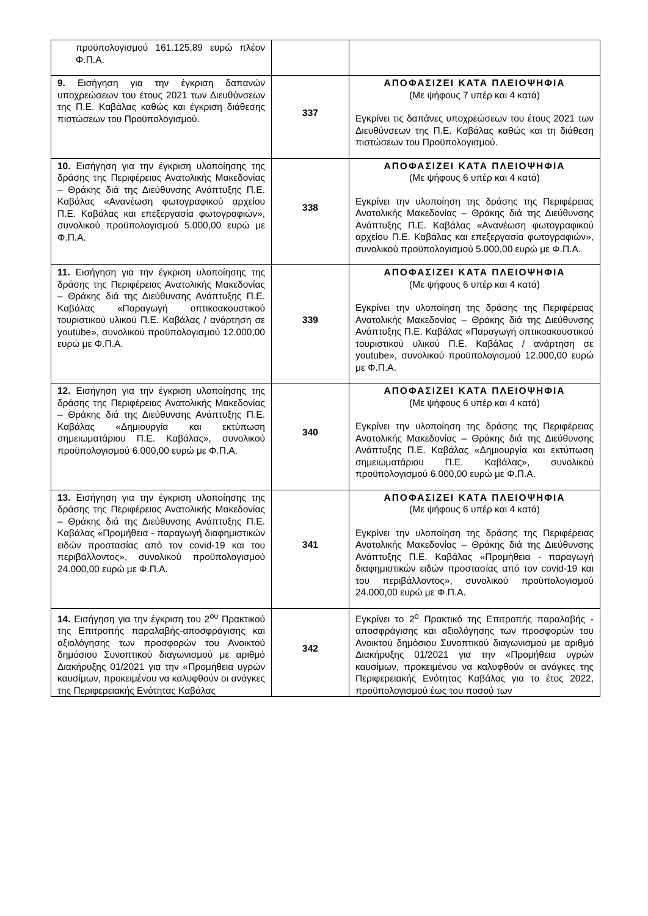| προϋπολογισμού 161.125,89 ευρώ πλέον Φ.Π.Α. | | |
| 9. Εισήγηση για την έγκριση δαπανών υποχρεώσεων του έτους 2021 των Διευθύνσεων της Π.Ε. Καβάλας καθώς και έγκριση διάθεσης πιστώσεων του Προϋπολογισμού. | 337 | ΑΠΟΦΑΣΙΖΕΙ ΚΑΤΑ ΠΛΕΙΟΨΗΦΙΑ (Με ψήφους 7 υπέρ και 4 κατά) Εγκρίνει τις δαπάνες υποχρεώσεων του έτους 2021 των Διευθύνσεων της Π.Ε. Καβάλας καθώς και τη διάθεση πιστώσεων του Προϋπολογισμού. |
| 10. Εισήγηση για την έγκριση υλοποίησης της δράσης της Περιφέρειας Ανατολικής Μακεδονίας – Θράκης διά της Διεύθυνσης Ανάπτυξης Π.Ε. Καβάλας «Ανανέωση φωτογραφικού αρχείου Π.Ε. Καβάλας και επεξεργασία φωτογραφιών», συνολικού προϋπολογισμού 5.000,00 ευρώ με Φ.Π.Α. | 338 | ΑΠΟΦΑΣΙΖΕΙ ΚΑΤΑ ΠΛΕΙΟΨΗΦΙΑ (Με ψήφους 6 υπέρ και 4 κατά) Εγκρίνει την υλοποίηση της δράσης της Περιφέρειας Ανατολικής Μακεδονίας – Θράκης διά της Διεύθυνσης Ανάπτυξης Π.Ε. Καβάλας «Ανανέωση φωτογραφικού αρχείου Π.Ε. Καβάλας και επεξεργασία φωτογραφιών», συνολικού προϋπολογισμού 5.000,00 ευρώ με Φ.Π.Α. |
| 11. Εισήγηση για την έγκριση υλοποίησης της δράσης της Περιφέρειας Ανατολικής Μακεδονίας – Θράκης διά της Διεύθυνσης Ανάπτυξης Π.Ε. Καβάλας «Παραγωγή οπτικοακουστικού τουριστικού υλικού Π.Ε. Καβάλας / ανάρτηση σε youtube», συνολικού προϋπολογισμού 12.000,00 ευρώ με Φ.Π.Α. | 339 | ΑΠΟΦΑΣΙΖΕΙ ΚΑΤΑ ΠΛΕΙΟΨΗΦΙΑ (Με ψήφους 6 υπέρ και 4 κατά) Εγκρίνει την υλοποίηση της δράσης της Περιφέρειας Ανατολικής Μακεδονίας – Θράκης διά της Διεύθυνσης Ανάπτυξης Π.Ε. Καβάλας «Παραγωγή οπτικοακουστικού τουριστικού υλικού Π.Ε. Καβάλας / ανάρτηση σε youtube», συνολικού προϋπολογισμού 12.000,00 ευρώ με Φ.Π.Α. |
| 12. Εισήγηση για την έγκριση υλοποίησης της δράσης της Περιφέρειας Ανατολικής Μακεδονίας – Θράκης διά της Διεύθυνσης Ανάπτυξης Π.Ε. Καβάλας «Δημιουργία και εκτύπωση σημειωματάριου Π.Ε. Καβάλας», συνολικού προϋπολογισμού 6.000,00 ευρώ με Φ.Π.Α. | 340 | ΑΠΟΦΑΣΙΖΕΙ ΚΑΤΑ ΠΛΕΙΟΨΗΦΙΑ (Με ψήφους 6 υπέρ και 4 κατά) Εγκρίνει την υλοποίηση της δράσης της Περιφέρειας Ανατολικής Μακεδονίας – Θράκης διά της Διεύθυνσης Ανάπτυξης Π.Ε. Καβάλας «Δημιουργία και εκτύπωση σημειωματάριου Π.Ε. Καβάλας», συνολικού προϋπολογισμού 6.000,00 ευρώ με Φ.Π.Α. |
| 13. Εισήγηση για την έγκριση υλοποίησης της δράσης της Περιφέρειας Ανατολικής Μακεδονίας – Θράκης διά της Διεύθυνσης Ανάπτυξης Π.Ε. Καβάλας «Προμήθεια - παραγωγή διαφημιστικών ειδών προστασίας από τον covid-19 και του περιβάλλοντος», συνολικού προϋπολογισμού 24.000,00 ευρώ με Φ.Π.Α. | 341 | ΑΠΟΦΑΣΙΖΕΙ ΚΑΤΑ ΠΛΕΙΟΨΗΦΙΑ (Με ψήφους 6 υπέρ και 4 κατά) Εγκρίνει την υλοποίηση της δράσης της Περιφέρειας Ανατολικής Μακεδονίας – Θράκης διά της Διεύθυνσης Ανάπτυξης Π.Ε. Καβάλας «Προμήθεια - παραγωγή διαφημιστικών ειδών προστασίας από τον covid-19 και του περιβάλλοντος», συνολικού προϋπολογισμού 24.000,00 ευρώ με Φ.Π.Α. |
| 14. Εισήγηση για την έγκριση του 2<sup>ου</sup> Πρακτικού της Επιτροπής παραλαβής-αποσφράγισης και αξιολόγησης των προσφορών του Ανοικτού δημόσιου Συνοπτικού διαγωνισμού με αριθμό Διακήρυξης 01/2021 για την «Προμήθεια υγρών καυσίμων, προκειμένου να καλυφθούν οι ανάγκες της Περιφερειακής Ενότητας Καβάλας | 342 | Εγκρίνει το 2<sup>ο</sup> Πρακτικό της Επιτροπής παραλαβής - αποσφράγισης και αξιολόγησης των προσφορών του Ανοικτού δημόσιου Συνοπτικού διαγωνισμού με αριθμό Διακήρυξης 01/2021 για την «Προμήθεια υγρών καυσίμων, προκειμένου να καλυφθούν οι ανάγκες της Περιφερειακής Ενότητας Καβάλας για το έτος 2022, προϋπολογισμού έως του ποσού των |